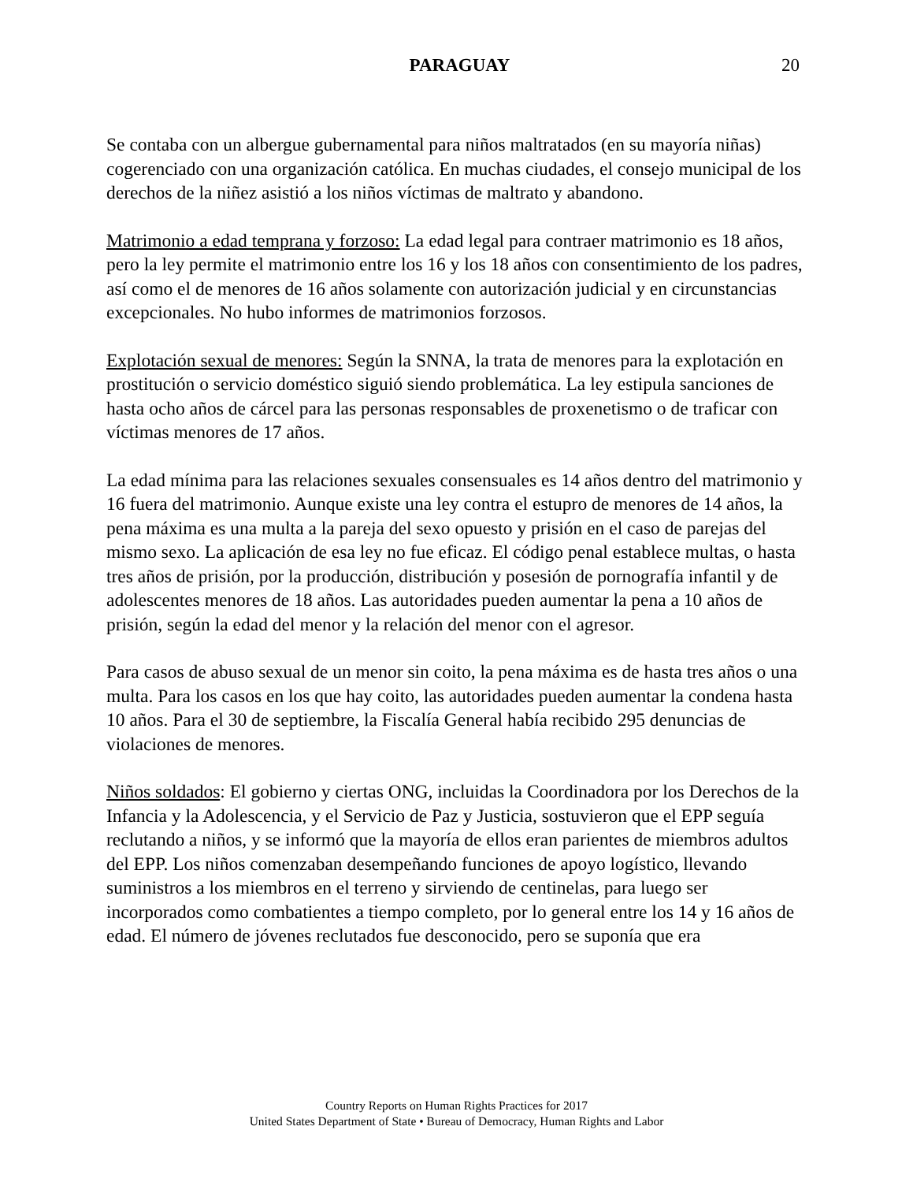PARAGUAY 20
Se contaba con un albergue gubernamental para niños maltratados (en su mayoría niñas) cogerenciado con una organización católica. En muchas ciudades, el consejo municipal de los derechos de la niñez asistió a los niños víctimas de maltrato y abandono.
Matrimonio a edad temprana y forzoso: La edad legal para contraer matrimonio es 18 años, pero la ley permite el matrimonio entre los 16 y los 18 años con consentimiento de los padres, así como el de menores de 16 años solamente con autorización judicial y en circunstancias excepcionales. No hubo informes de matrimonios forzosos.
Explotación sexual de menores: Según la SNNA, la trata de menores para la explotación en prostitución o servicio doméstico siguió siendo problemática. La ley estipula sanciones de hasta ocho años de cárcel para las personas responsables de proxenetismo o de traficar con víctimas menores de 17 años.
La edad mínima para las relaciones sexuales consensuales es 14 años dentro del matrimonio y 16 fuera del matrimonio. Aunque existe una ley contra el estupro de menores de 14 años, la pena máxima es una multa a la pareja del sexo opuesto y prisión en el caso de parejas del mismo sexo. La aplicación de esa ley no fue eficaz. El código penal establece multas, o hasta tres años de prisión, por la producción, distribución y posesión de pornografía infantil y de adolescentes menores de 18 años. Las autoridades pueden aumentar la pena a 10 años de prisión, según la edad del menor y la relación del menor con el agresor.
Para casos de abuso sexual de un menor sin coito, la pena máxima es de hasta tres años o una multa. Para los casos en los que hay coito, las autoridades pueden aumentar la condena hasta 10 años. Para el 30 de septiembre, la Fiscalía General había recibido 295 denuncias de violaciones de menores.
Niños soldados: El gobierno y ciertas ONG, incluidas la Coordinadora por los Derechos de la Infancia y la Adolescencia, y el Servicio de Paz y Justicia, sostuvieron que el EPP seguía reclutando a niños, y se informó que la mayoría de ellos eran parientes de miembros adultos del EPP. Los niños comenzaban desempeñando funciones de apoyo logístico, llevando suministros a los miembros en el terreno y sirviendo de centinelas, para luego ser incorporados como combatientes a tiempo completo, por lo general entre los 14 y 16 años de edad. El número de jóvenes reclutados fue desconocido, pero se suponía que era
Country Reports on Human Rights Practices for 2017
United States Department of State • Bureau of Democracy, Human Rights and Labor